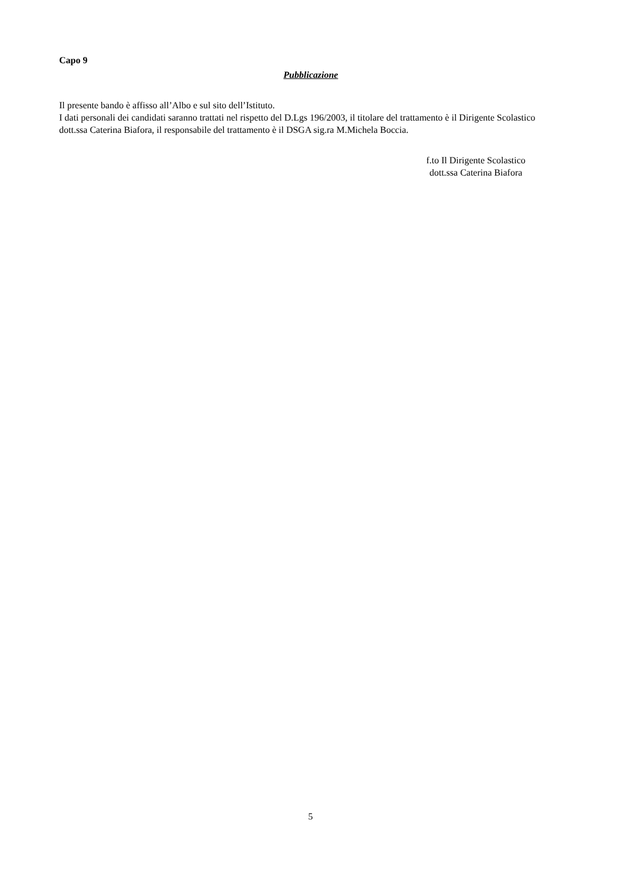Capo 9
Pubblicazione
Il presente bando è affisso all’Albo e sul sito dell’Istituto.
I dati personali dei candidati saranno trattati nel rispetto del D.Lgs 196/2003, il titolare del trattamento è il Dirigente Scolastico dott.ssa Caterina Biafora, il responsabile del trattamento è il DSGA sig.ra M.Michela Boccia.
f.to Il Dirigente Scolastico
dott.ssa Caterina Biafora
5